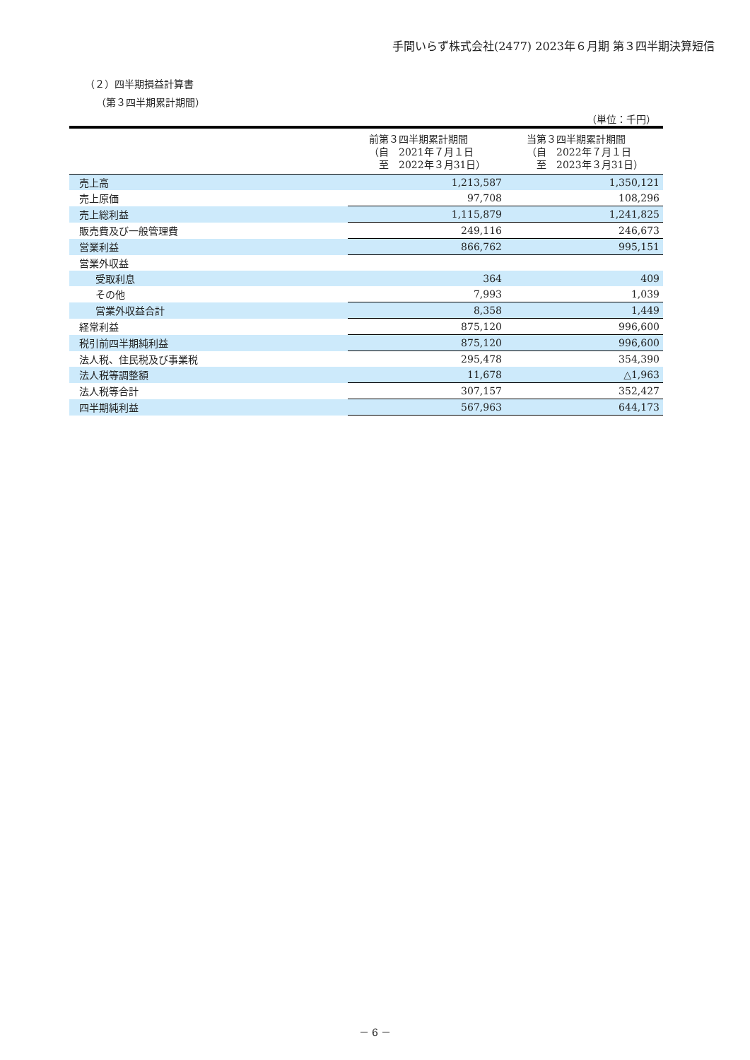手間いらず株式会社(2477) 2023年６月期 第３四半期決算短信
（２）四半期損益計算書
（第３四半期累計期間）
（単位：千円）
| | 前第３四半期累計期間 （自 2021年７月１日 至 2022年３月31日） | 当第３四半期累計期間 （自 2022年７月１日 至 2023年３月31日） |
| --- | --- | --- |
| 売上高 | 1,213,587 | 1,350,121 |
| 売上原価 | 97,708 | 108,296 |
| 売上総利益 | 1,115,879 | 1,241,825 |
| 販売費及び一般管理費 | 249,116 | 246,673 |
| 営業利益 | 866,762 | 995,151 |
| 営業外収益 | | |
| 受取利息 | 364 | 409 |
| その他 | 7,993 | 1,039 |
| 営業外収益合計 | 8,358 | 1,449 |
| 経常利益 | 875,120 | 996,600 |
| 税引前四半期純利益 | 875,120 | 996,600 |
| 法人税、住民税及び事業税 | 295,478 | 354,390 |
| 法人税等調整額 | 11,678 | △1,963 |
| 法人税等合計 | 307,157 | 352,427 |
| 四半期純利益 | 567,963 | 644,173 |
－ 6 －